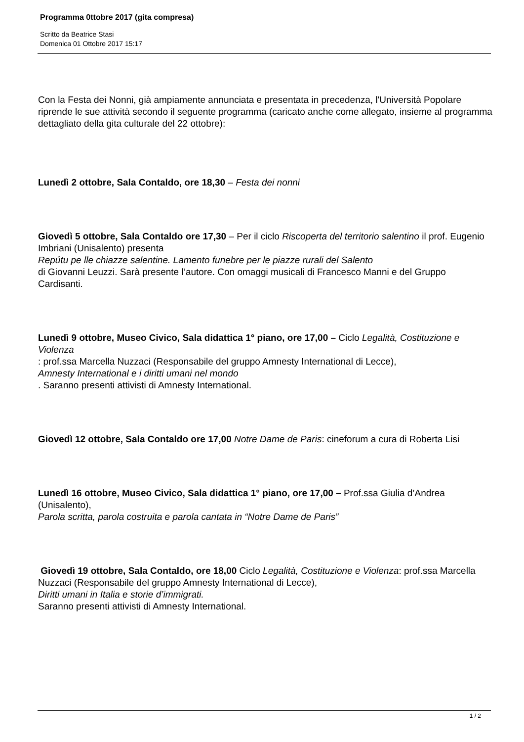Programma 0ttobre 2017 (gita compresa)
Scritto da Beatrice Stasi
Domenica 01 Ottobre 2017 15:17
Con la Festa dei Nonni, già ampiamente annunciata e presentata in precedenza, l'Università Popolare riprende le sue attività secondo il seguente programma (caricato anche come allegato, insieme al programma dettagliato della gita culturale del 22 ottobre):
Lunedì 2 ottobre, Sala Contaldo, ore 18,30 – Festa dei nonni
Giovedì 5 ottobre, Sala Contaldo ore 17,30 – Per il ciclo Riscoperta del territorio salentino il prof. Eugenio Imbriani (Unisalento) presenta
Repútu pe lle chiazze salentine. Lamento funebre per le piazze rurali del Salento
di Giovanni Leuzzi. Sarà presente l’autore. Con omaggi musicali di Francesco Manni e del Gruppo Cardisanti.
Lunedì 9 ottobre, Museo Civico, Sala didattica 1° piano, ore 17,00 – Ciclo Legalità, Costituzione e Violenza
: prof.ssa Marcella Nuzzaci (Responsabile del gruppo Amnesty International di Lecce),
Amnesty International e i diritti umani nel mondo
. Saranno presenti attivisti di Amnesty International.
Giovedì 12 ottobre, Sala Contaldo ore 17,00 Notre Dame de Paris: cineforum a cura di Roberta Lisi
Lunedì 16 ottobre, Museo Civico, Sala didattica 1° piano, ore 17,00 – Prof.ssa Giulia d’Andrea (Unisalento),
Parola scritta, parola costruita e parola cantata in “Notre Dame de Paris”
Giovedì 19 ottobre, Sala Contaldo, ore 18,00 Ciclo Legalità, Costituzione e Violenza: prof.ssa Marcella Nuzzaci (Responsabile del gruppo Amnesty International di Lecce),
Diritti umani in Italia e storie d’immigrati.
Saranno presenti attivisti di Amnesty International.
1 / 2